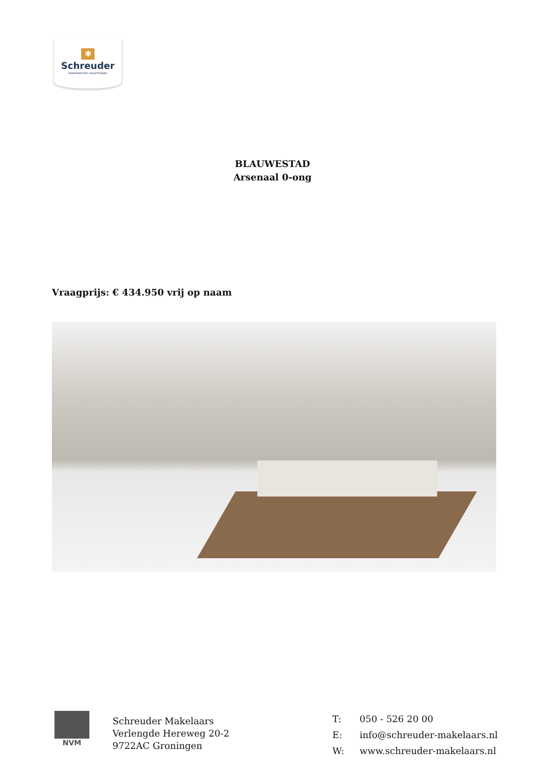✱
Schreuder
woonwensen waarmaken
BLAUWESTAD
Arsenaal 0-ong
Vraagprijs: € 434.950 vrij op naam
NVM
Schreuder Makelaars
Verlengde Hereweg 20-2
9722AC Groningen
| T: | 050 - 526 20 00 |
| E: | info@schreuder-makelaars.nl |
| W: | www.schreuder-makelaars.nl |